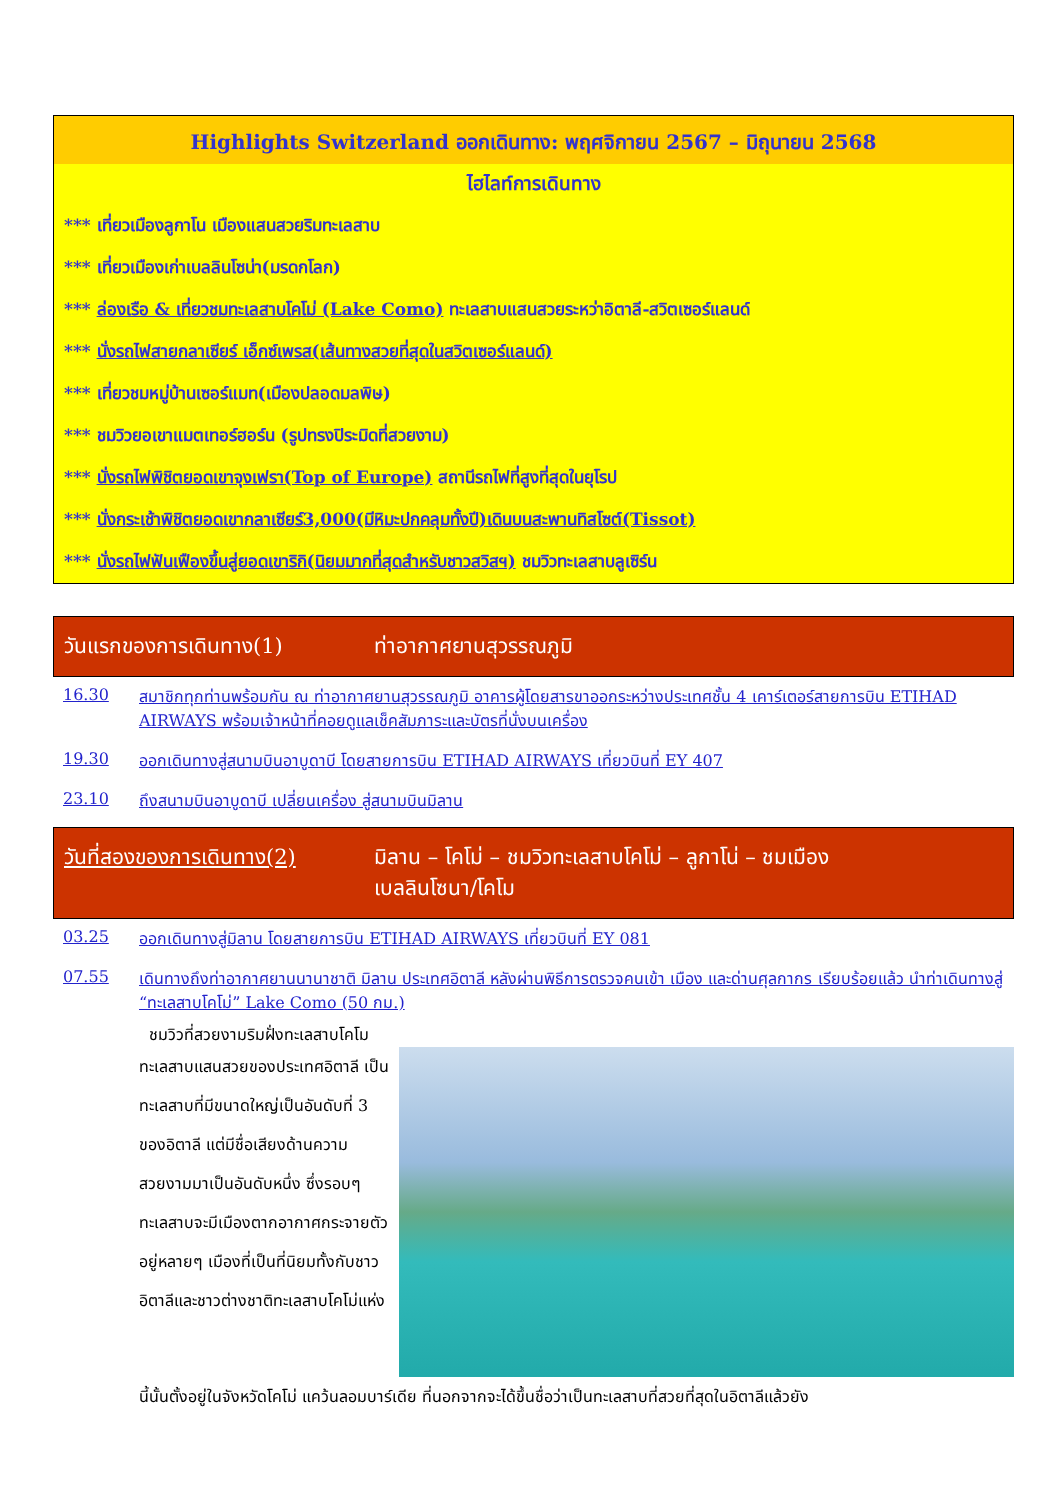Highlights Switzerland ออกเดินทาง: พฤศจิกายน 2567 – มิถุนายน 2568
ไฮไลท์การเดินทาง
*** เที่ยวเมืองลูกาโน เมืองแสนสวยริมทะเลสาบ
*** เที่ยวเมืองเก่าเบลลินโซน่า(มรดกโลก)
*** ล่องเรือ & เที่ยวชมทะเลสาบโคโม่ (Lake Como) ทะเลสาบแสนสวยระหว่าอิตาลี-สวิตเซอร์แลนด์
*** นั่งรถไฟสายกลาเซียร์ เอ็กซ์เพรส(เส้นทางสวยที่สุดในสวิตเซอร์แลนด์)
*** เที่ยวชมหมู่บ้านเซอร์แมท(เมืองปลอดมลพิษ)
*** ชมวิวยอเขาแมตเทอร์ฮอร์น (รูปทรงปิระมิดที่สวยงาม)
*** นั่งรถไฟพิชิตยอดเขาจุงเฟรา(Top of Europe) สถานีรถไฟที่สูงที่สุดในยุโรป
*** นั่งกระเช้าพิชิตยอดเขากลาเซียร์3,000(มีหิมะปกคลุมทั้งปี)เดินบนสะพานทิสโซต์(Tissot)
*** นั่งรถไฟฟันเฟืองขึ้นสู่ยอดเขาริกิ(นิยมมากที่สุดสำหรับชาวสวิสฯ) ชมวิวทะเลสาบลูเซิร์น
วันแรกของการเดินทาง(1) ท่าอากาศยานสุวรรณภูมิ
16.30 สมาชิกทุกท่านพร้อมกัน ณ ท่าอากาศยานสุวรรณภูมิ อาคารผู้โดยสารขาออกระหว่างประเทศชั้น 4 เคาร์เตอร์สายการบิน ETIHAD AIRWAYS พร้อมเจ้าหน้าที่คอยดูแลเช็คสัมภาระและบัตรที่นั่งบนเครื่อง
19.30 ออกเดินทางสู่สนามบินอาบูดาบี โดยสายการบิน ETIHAD AIRWAYS เที่ยวบินที่ EY 407
23.10 ถึงสนามบินอาบูดาบี เปลี่ยนเครื่อง สู่สนามบินมิลาน
วันที่สองของการเดินทาง(2)
มิลาน – โคโม่ – ชมวิวทะเลสาบโคโม่ – ลูกาโน่ – ชมเมือง
เบลลินโซนา/โคโม
03.25 ออกเดินทางสู่มิลาน โดยสายการบิน ETIHAD AIRWAYS เที่ยวบินที่ EY 081
07.55 เดินทางถึงท่าอากาศยานนานาชาติ มิลาน ประเทศอิตาลี หลังผ่านพิธีการตรวจคนเข้า เมือง และด่านศุลกากร เรียบร้อยแล้ว นำท่าเดินทางสู่ “ทะเลสาบโคโม่” Lake Como (50 กม.)
ชมวิวที่สวยงามริมฝั่งทะเลสาบโคโม
ทะเลสาบแสนสวยของประเทศอิตาลี เป็นทะเลสาบที่มีขนาดใหญ่เป็นอันดับที่ 3 ของอิตาลี แต่มีชื่อเสียงด้านความสวยงามมาเป็นอันดับหนึ่ง ซึ่งรอบๆ ทะเลสาบจะมีเมืองตากอากาศกระจายตัวอยู่หลายๆ เมืองที่เป็นที่นิยมทั้งกับชาวอิตาลีและชาวต่างชาติทะเลสาบโคโม่แห่ง
นี้นั้นตั้งอยู่ในจังหวัดโคโม่ แคว้นลอมบาร์เดีย ที่นอกจากจะได้ขึ้นชื่อว่าเป็นทะเลสาบที่สวยที่สุดในอิตาลีแล้วยัง